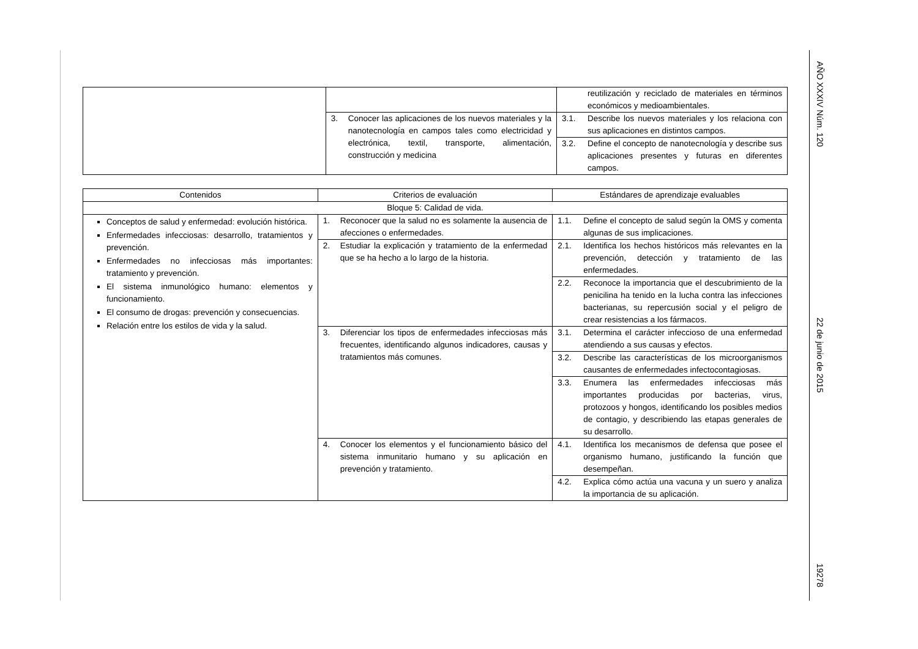| | | reutilización y reciclado de materiales en términos económicos y medioambientales. |
| | 3. Conocer las aplicaciones de los nuevos materiales y la nanotecnología en campos tales como electricidad y electrónica, textil, transporte, alimentación, construcción y medicina | 3.1. Describe los nuevos materiales y los relaciona con sus aplicaciones en distintos campos. |
| | | 3.2. Define el concepto de nanotecnología y describe sus aplicaciones presentes y futuras en diferentes campos. |
| Contenidos | Criterios de evaluación | Estándares de aprendizaje evaluables |
| --- | --- | --- |
| Bloque 5: Calidad de vida. | | |
| Conceptos de salud y enfermedad: evolución histórica. Enfermedades infecciosas: desarrollo, tratamientos y prevención. Enfermedades no infecciosas más importantes: tratamiento y prevención. El sistema inmunológico humano: elementos y funcionamiento. El consumo de drogas: prevención y consecuencias. Relación entre los estilos de vida y la salud. | 1. Reconocer que la salud no es solamente la ausencia de afecciones o enfermedades. | 1.1. Define el concepto de salud según la OMS y comenta algunas de sus implicaciones. |
| | 2. Estudiar la explicación y tratamiento de la enfermedad que se ha hecho a lo largo de la historia. | 2.1. Identifica los hechos históricos más relevantes en la prevención, detección y tratamiento de las enfermedades. |
| | | 2.2. Reconoce la importancia que el descubrimiento de la penicilina ha tenido en la lucha contra las infecciones bacterianas, su repercusión social y el peligro de crear resistencias a los fármacos. |
| | 3. Diferenciar los tipos de enfermedades infecciosas más frecuentes, identificando algunos indicadores, causas y tratamientos más comunes. | 3.1. Determina el carácter infeccioso de una enfermedad atendiendo a sus causas y efectos. |
| | | 3.2. Describe las características de los microorganismos causantes de enfermedades infectocontagiosas. |
| | | 3.3. Enumera las enfermedades infecciosas más importantes producidas por bacterias, virus, protozoos y hongos, identificando los posibles medios de contagio, y describiendo las etapas generales de su desarrollo. |
| | 4. Conocer los elementos y el funcionamiento básico del sistema inmunitario humano y su aplicación en prevención y tratamiento. | 4.1. Identifica los mecanismos de defensa que posee el organismo humano, justificando la función que desempeñan. |
| | | 4.2. Explica cómo actúa una vacuna y un suero y analiza la importancia de su aplicación. |
AÑO XXXIV Núm. 120 22 de junio de 2015 19278